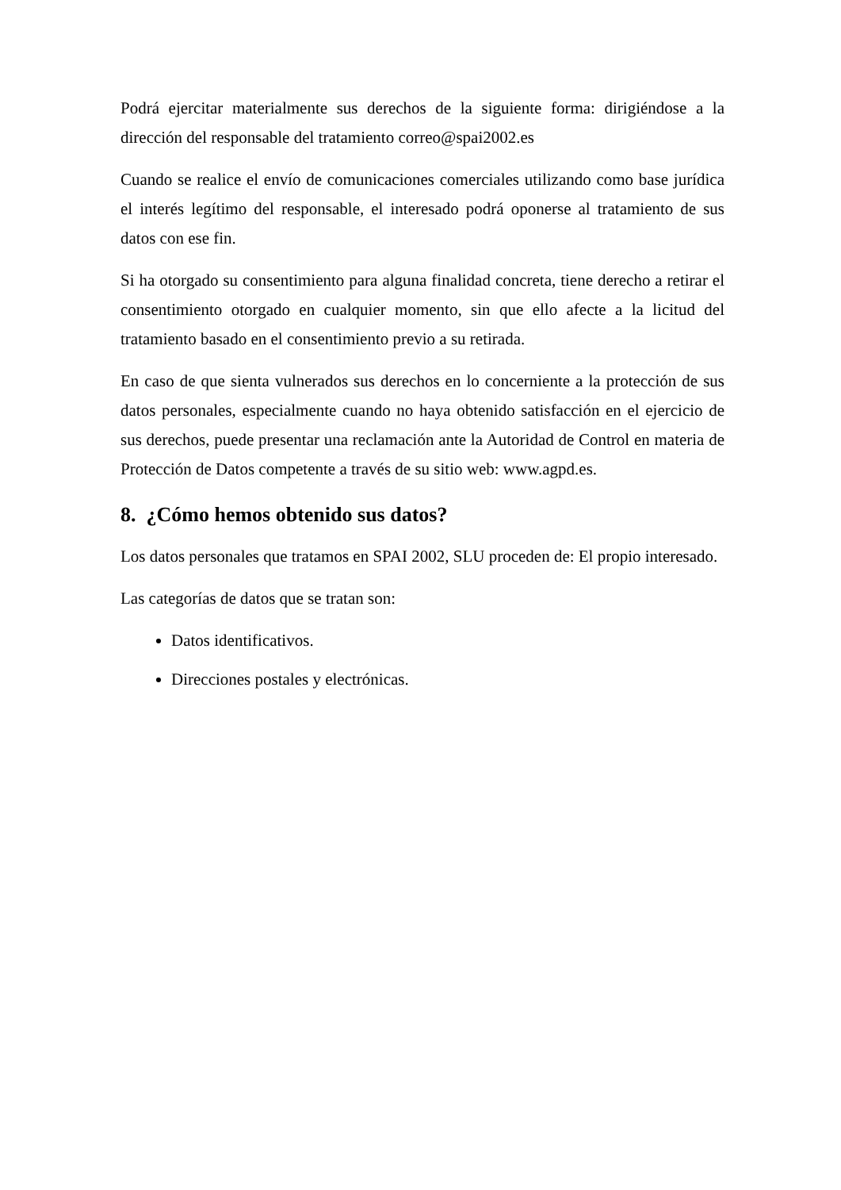Podrá ejercitar materialmente sus derechos de la siguiente forma: dirigiéndose a la dirección del responsable del tratamiento correo@spai2002.es
Cuando se realice el envío de comunicaciones comerciales utilizando como base jurídica el interés legítimo del responsable, el interesado podrá oponerse al tratamiento de sus datos con ese fin.
Si ha otorgado su consentimiento para alguna finalidad concreta, tiene derecho a retirar el consentimiento otorgado en cualquier momento, sin que ello afecte a la licitud del tratamiento basado en el consentimiento previo a su retirada.
En caso de que sienta vulnerados sus derechos en lo concerniente a la protección de sus datos personales, especialmente cuando no haya obtenido satisfacción en el ejercicio de sus derechos, puede presentar una reclamación ante la Autoridad de Control en materia de Protección de Datos competente a través de su sitio web: www.agpd.es.
8. ¿Cómo hemos obtenido sus datos?
Los datos personales que tratamos en SPAI 2002, SLU proceden de: El propio interesado.
Las categorías de datos que se tratan son:
Datos identificativos.
Direcciones postales y electrónicas.